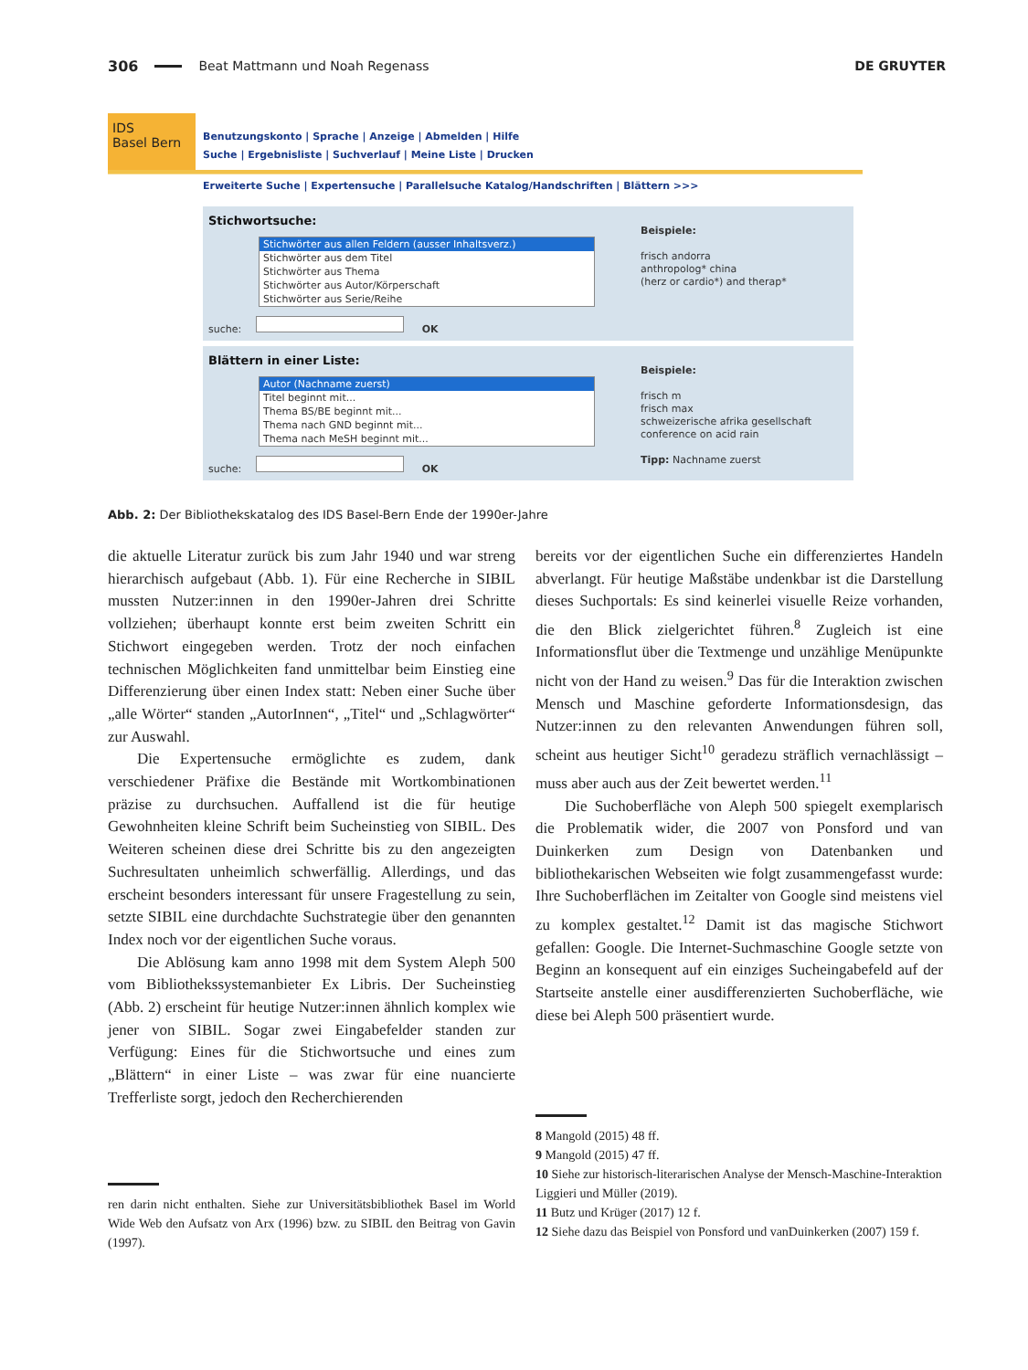306 Beat Mattmann und Noah Regenass DE GRUYTER
IDS
Basel Bern
Benutzungskonto | Sprache | Anzeige | Abmelden | Hilfe
Suche | Ergebnisliste | Suchverlauf | Meine Liste | Drucken
Erweiterte Suche | Expertensuche | Parallelsuche Katalog/Handschriften | Blättern >>>
Stichwortsuche:
Stichwörter aus allen Feldern (ausser Inhaltsverz.)
Stichwörter aus dem Titel
Stichwörter aus Thema
Stichwörter aus Autor/Körperschaft
Stichwörter aus Serie/Reihe
suche: OK
Beispiele:
frisch andorra
anthropolog* china
(herz or cardio*) and therap*
Blättern in einer Liste:
Autor (Nachname zuerst)
Titel beginnt mit...
Thema BS/BE beginnt mit...
Thema nach GND beginnt mit...
Thema nach MeSH beginnt mit...
suche: OK
Beispiele:
frisch m
frisch max
schweizerische afrika gesellschaft
conference on acid rain
Tipp: Nachname zuerst
Abb. 2: Der Bibliothekskatalog des IDS Basel-Bern Ende der 1990er-Jahre
die aktuelle Literatur zurück bis zum Jahr 1940 und war streng hierarchisch aufgebaut (Abb. 1). Für eine Recherche in SIBIL mussten Nutzer:innen in den 1990er-Jahren drei Schritte vollziehen; überhaupt konnte erst beim zweiten Schritt ein Stichwort eingegeben werden. Trotz der noch einfachen technischen Möglichkeiten fand unmittelbar beim Einstieg eine Differenzierung über einen Index statt: Neben einer Suche über „alle Wörter“ standen „AutorInnen“, „Titel“ und „Schlagwörter“ zur Auswahl.
Die Expertensuche ermöglichte es zudem, dank verschiedener Präfixe die Bestände mit Wortkombinationen präzise zu durchsuchen. Auffallend ist die für heutige Gewohnheiten kleine Schrift beim Sucheinstieg von SIBIL. Des Weiteren scheinen diese drei Schritte bis zu den angezeigten Suchresultaten unheimlich schwerfällig. Allerdings, und das erscheint besonders interessant für unsere Fragestellung zu sein, setzte SIBIL eine durchdachte Suchstrategie über den genannten Index noch vor der eigentlichen Suche voraus.
Die Ablösung kam anno 1998 mit dem System Aleph 500 vom Bibliothekssystemanbieter Ex Libris. Der Sucheinstieg (Abb. 2) erscheint für heutige Nutzer:innen ähnlich komplex wie jener von SIBIL. Sogar zwei Eingabefelder standen zur Verfügung: Eines für die Stichwortsuche und eines zum „Blättern“ in einer Liste – was zwar für eine nuancierte Trefferliste sorgt, jedoch den Recherchierenden
ren darin nicht enthalten. Siehe zur Universitätsbibliothek Basel im World Wide Web den Aufsatz von Arx (1996) bzw. zu SIBIL den Beitrag von Gavin (1997).
bereits vor der eigentlichen Suche ein differenziertes Handeln abverlangt. Für heutige Maßstäbe undenkbar ist die Darstellung dieses Suchportals: Es sind keinerlei visuelle Reize vorhanden, die den Blick zielgerichtet führen.<sup>8</sup> Zugleich ist eine Informationsflut über die Textmenge und unzählige Menüpunkte nicht von der Hand zu weisen.<sup>9</sup> Das für die Interaktion zwischen Mensch und Maschine geforderte Informationsdesign, das Nutzer:innen zu den relevanten Anwendungen führen soll, scheint aus heutiger Sicht<sup>10</sup> geradezu sträflich vernachlässigt – muss aber auch aus der Zeit bewertet werden.<sup>11</sup>
Die Suchoberfläche von Aleph 500 spiegelt exemplarisch die Problematik wider, die 2007 von Ponsford und van Duinkerken zum Design von Datenbanken und bibliothekarischen Webseiten wie folgt zusammengefasst wurde: Ihre Suchoberflächen im Zeitalter von Google sind meistens viel zu komplex gestaltet.<sup>12</sup> Damit ist das magische Stichwort gefallen: Google. Die Internet-Suchmaschine Google setzte von Beginn an konsequent auf ein einziges Sucheingabefeld auf der Startseite anstelle einer ausdifferenzierten Suchoberfläche, wie diese bei Aleph 500 präsentiert wurde.
8 Mangold (2015) 48 ff.
9 Mangold (2015) 47 ff.
10 Siehe zur historisch-literarischen Analyse der Mensch-Maschine-Interaktion Liggieri und Müller (2019).
11 Butz und Krüger (2017) 12 f.
12 Siehe dazu das Beispiel von Ponsford und vanDuinkerken (2007) 159 f.